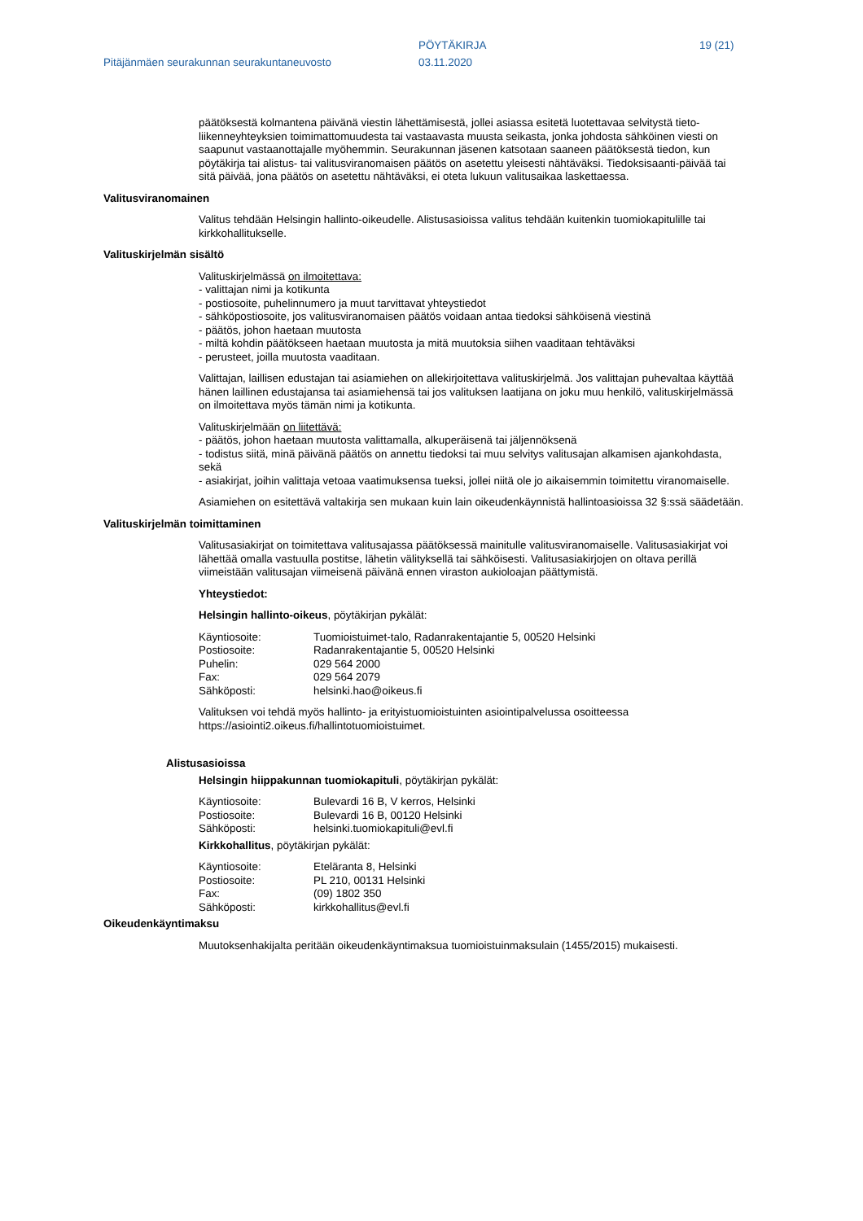PÖYTÄKIRJA 19 (21)
Pitäjänmäen seurakunnan seurakuntaneuvosto 03.11.2020
päätöksestä kolmantena päivänä viestin lähettämisestä, jollei asiassa esitetä luotettavaa selvitystä tieto-liikenneyhteyksien toimimattomuudesta tai vastaavasta muusta seikasta, jonka johdosta sähköinen viesti on saapunut vastaanottajalle myöhemmin. Seurakunnan jäsenen katsotaan saaneen päätöksestä tiedon, kun pöytäkirja tai alistus- tai valitusviranomaisen päätös on asetettu yleisesti nähtäväksi. Tiedoksisaanti-päivää tai sitä päivää, jona päätös on asetettu nähtäväksi, ei oteta lukuun valitusaikaa laskettaessa.
Valitusviranomainen
Valitus tehdään Helsingin hallinto-oikeudelle. Alistusasioissa valitus tehdään kuitenkin tuomiokapitulille tai kirkkohallitukselle.
Valituskirjelmän sisältö
Valituskirjelmässä on ilmoitettava:
- valittajan nimi ja kotikunta
- postiosoite, puhelinnumero ja muut tarvittavat yhteystiedot
- sähköpostiosoite, jos valitusviranomaisen päätös voidaan antaa tiedoksi sähköisenä viestinä
- päätös, johon haetaan muutosta
- miltä kohdin päätökseen haetaan muutosta ja mitä muutoksia siihen vaaditaan tehtäväksi
- perusteet, joilla muutosta vaaditaan.
Valittajan, laillisen edustajan tai asiamiehen on allekirjoitettava valituskirjelmä. Jos valittajan puhevaltaa käyttää hänen laillinen edustajansa tai asiamiehensä tai jos valituksen laatijana on joku muu henkilö, valituskirjelmässä on ilmoitettava myös tämän nimi ja kotikunta.
Valituskirjelmään on liitettävä:
- päätös, johon haetaan muutosta valittamalla, alkuperäisenä tai jäljennöksenä
- todistus siitä, minä päivänä päätös on annettu tiedoksi tai muu selvitys valitusajan alkamisen ajankohdasta, sekä
- asiakirjat, joihin valittaja vetoaa vaatimuksensa tueksi, jollei niitä ole jo aikaisemmin toimitettu viranomaiselle.
Asiamiehen on esitettävä valtakirja sen mukaan kuin lain oikeudenkäynnistä hallintoasioissa 32 §:ssä säädetään.
Valituskirjelmän toimittaminen
Valitusasiakirjat on toimitettava valitusajassa päätöksessä mainitulle valitusviranomaiselle. Valitusasiakirjat voi lähettää omalla vastuulla postitse, lähetin välityksellä tai sähköisesti. Valitusasiakirjojen on oltava perillä viimeistään valitusajan viimeisenä päivänä ennen viraston aukioloajan päättymistä.
Yhteystiedot:
Helsingin hallinto-oikeus, pöytäkirjan pykälät:
Käyntiosoite: Tuomioistuimet-talo, Radanrakentajantie 5, 00520 Helsinki
Postiosoite: Radanrakentajantie 5, 00520 Helsinki
Puhelin: 029 564 2000
Fax: 029 564 2079
Sähköposti: helsinki.hao@oikeus.fi
Valituksen voi tehdä myös hallinto- ja erityistuomioistuinten asiointipalvelussa osoitteessa https://asiointi2.oikeus.fi/hallintotuomioistuimet.
Alistusasioissa
Helsingin hiippakunnan tuomiokapituli, pöytäkirjan pykälät:
Käyntiosoite: Bulevardi 16 B, V kerros, Helsinki
Postiosoite: Bulevardi 16 B, 00120 Helsinki
Sähköposti: helsinki.tuomiokapituli@evl.fi
Kirkkohallitus, pöytäkirjan pykälät:
Käyntiosoite: Eteläranta 8, Helsinki
Postiosoite: PL 210, 00131 Helsinki
Fax: (09) 1802 350
Sähköposti: kirkkohallitus@evl.fi
Oikeudenkäyntimaksu
Muutoksenhakijalta peritään oikeudenkäyntimaksua tuomioistuinmaksulain (1455/2015) mukaisesti.